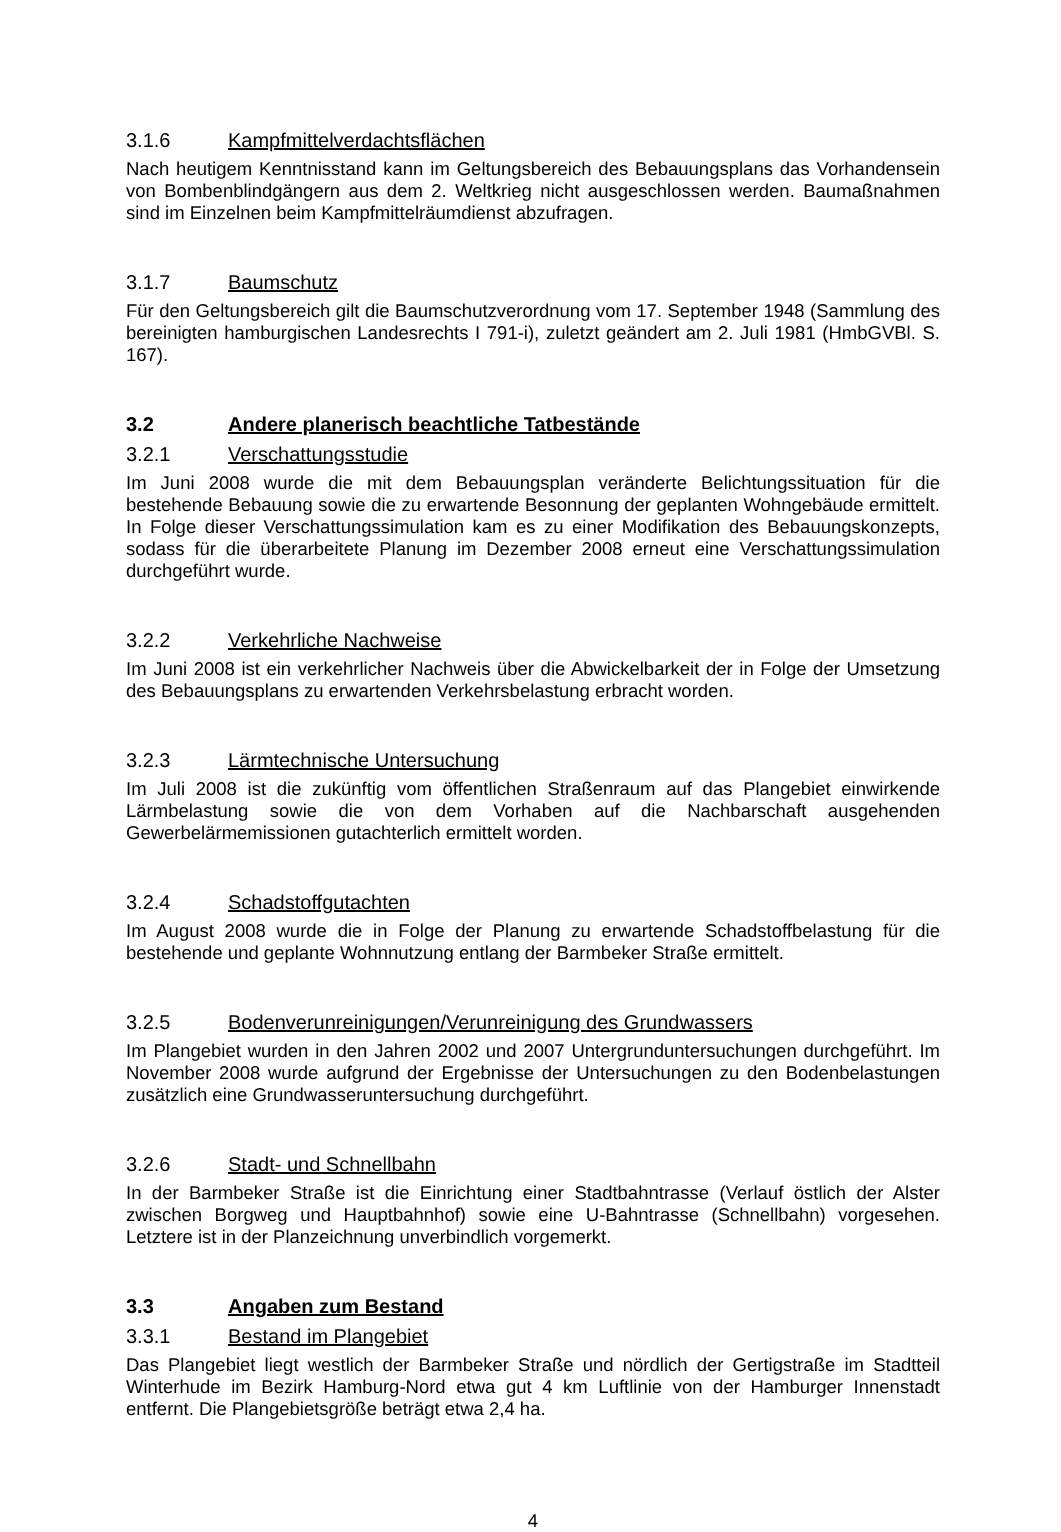3.1.6 Kampfmittelverdachtsflächen
Nach heutigem Kenntnisstand kann im Geltungsbereich des Bebauungsplans das Vorhandensein von Bombenblindgängern aus dem 2. Weltkrieg nicht ausgeschlossen werden. Baumaßnahmen sind im Einzelnen beim Kampfmittelräumdienst abzufragen.
3.1.7 Baumschutz
Für den Geltungsbereich gilt die Baumschutzverordnung vom 17. September 1948 (Sammlung des bereinigten hamburgischen Landesrechts I 791-i), zuletzt geändert am 2. Juli 1981 (HmbGVBl. S. 167).
3.2 Andere planerisch beachtliche Tatbestände
3.2.1 Verschattungsstudie
Im Juni 2008 wurde die mit dem Bebauungsplan veränderte Belichtungssituation für die bestehende Bebauung sowie die zu erwartende Besonnung der geplanten Wohngebäude ermittelt. In Folge dieser Verschattungssimulation kam es zu einer Modifikation des Bebauungskonzepts, sodass für die überarbeitete Planung im Dezember 2008 erneut eine Verschattungssimulation durchgeführt wurde.
3.2.2 Verkehrliche Nachweise
Im Juni 2008 ist ein verkehrlicher Nachweis über die Abwickelbarkeit der in Folge der Umsetzung des Bebauungsplans zu erwartenden Verkehrsbelastung erbracht worden.
3.2.3 Lärmtechnische Untersuchung
Im Juli 2008 ist die zukünftig vom öffentlichen Straßenraum auf das Plangebiet einwirkende Lärmbelastung sowie die von dem Vorhaben auf die Nachbarschaft ausgehenden Gewerbelärmemissionen gutachterlich ermittelt worden.
3.2.4 Schadstoffgutachten
Im August 2008 wurde die in Folge der Planung zu erwartende Schadstoffbelastung für die bestehende und geplante Wohnnutzung entlang der Barmbeker Straße ermittelt.
3.2.5 Bodenverunreinigungen/Verunreinigung des Grundwassers
Im Plangebiet wurden in den Jahren 2002 und 2007 Untergrunduntersuchungen durchgeführt. Im November 2008 wurde aufgrund der Ergebnisse der Untersuchungen zu den Bodenbelastungen zusätzlich eine Grundwasseruntersuchung durchgeführt.
3.2.6 Stadt- und Schnellbahn
In der Barmbeker Straße ist die Einrichtung einer Stadtbahntrasse (Verlauf östlich der Alster zwischen Borgweg und Hauptbahnhof) sowie eine U-Bahntrasse (Schnellbahn) vorgesehen. Letztere ist in der Planzeichnung unverbindlich vorgemerkt.
3.3 Angaben zum Bestand
3.3.1 Bestand im Plangebiet
Das Plangebiet liegt westlich der Barmbeker Straße und nördlich der Gertigstraße im Stadtteil Winterhude im Bezirk Hamburg-Nord etwa gut 4 km Luftlinie von der Hamburger Innenstadt entfernt. Die Plangebietsgröße beträgt etwa 2,4 ha.
4